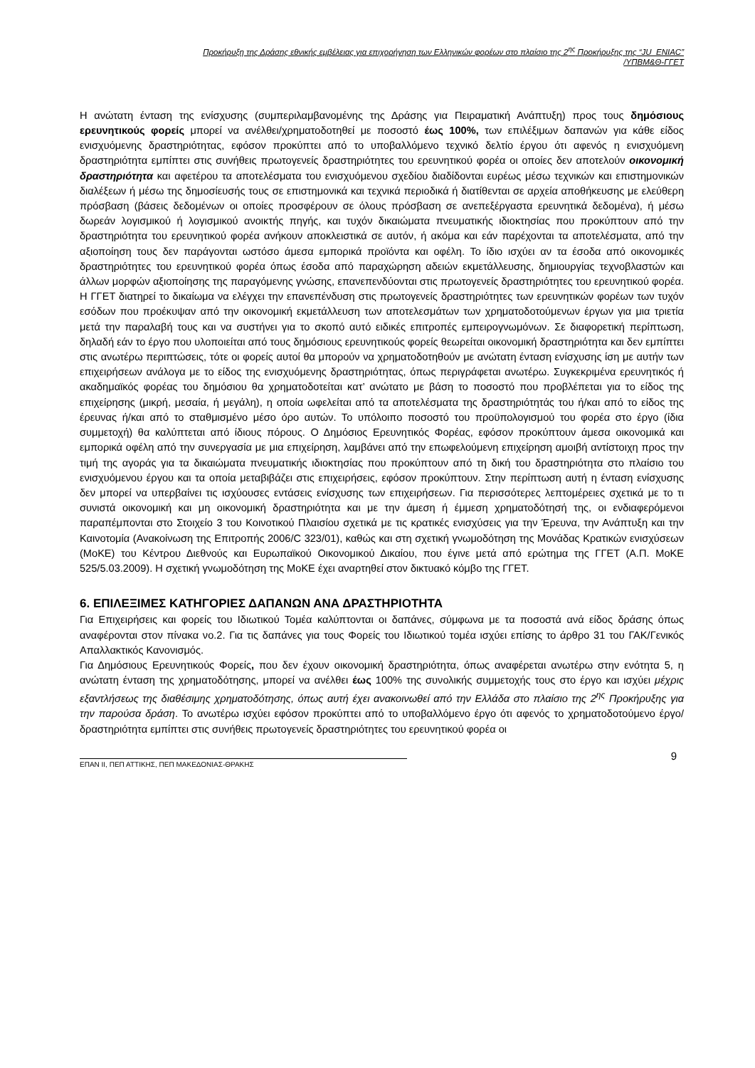Προκήρυξη της Δράσης εθνικής εμβέλειας για επιχορήγηση των Ελληνικών φορέων στο πλαίσιο της 2<sup>ης</sup> Προκήρυξης της “JU_ENIAC”
/ΥΠΒΜ&Θ-ΓΓΕΤ
Η ανώτατη ένταση της ενίσχυσης (συμπεριλαμβανομένης της Δράσης για Πειραματική Ανάπτυξη) προς τους δημόσιους ερευνητικούς φορείς μπορεί να ανέλθει/χρηματοδοτηθεί με ποσοστό έως 100%, των επιλέξιμων δαπανών για κάθε είδος ενισχυόμενης δραστηριότητας, εφόσον προκύπτει από το υποβαλλόμενο τεχνικό δελτίο έργου ότι αφενός η ενισχυόμενη δραστηριότητα εμπίπτει στις συνήθεις πρωτογενείς δραστηριότητες του ερευνητικού φορέα οι οποίες δεν αποτελούν οικονομική δραστηριότητα και αφετέρου τα αποτελέσματα του ενισχυόμενου σχεδίου διαδίδονται ευρέως μέσω τεχνικών και επιστημονικών διαλέξεων ή μέσω της δημοσίευσής τους σε επιστημονικά και τεχνικά περιοδικά ή διατίθενται σε αρχεία αποθήκευσης με ελεύθερη πρόσβαση (βάσεις δεδομένων οι οποίες προσφέρουν σε όλους πρόσβαση σε ανεπεξέργαστα ερευνητικά δεδομένα), ή μέσω δωρεάν λογισμικού ή λογισμικού ανοικτής πηγής, και τυχόν δικαιώματα πνευματικής ιδιοκτησίας που προκύπτουν από την δραστηριότητα του ερευνητικού φορέα ανήκουν αποκλειστικά σε αυτόν, ή ακόμα και εάν παρέχονται τα αποτελέσματα, από την αξιοποίηση τους δεν παράγονται ωστόσο άμεσα εμπορικά προϊόντα και οφέλη. Το ίδιο ισχύει αν τα έσοδα από οικονομικές δραστηριότητες του ερευνητικού φορέα όπως έσοδα από παραχώρηση αδειών εκμετάλλευσης, δημιουργίας τεχνοβλαστών και άλλων μορφών αξιοποίησης της παραγόμενης γνώσης, επανεπενδύονται στις πρωτογενείς δραστηριότητες του ερευνητικού φορέα. Η ΓΓΕΤ διατηρεί το δικαίωμα να ελέγχει την επανεπένδυση στις πρωτογενείς δραστηριότητες των ερευνητικών φορέων των τυχόν εσόδων που προέκυψαν από την οικονομική εκμετάλλευση των αποτελεσμάτων των χρηματοδοτούμενων έργων για μια τριετία μετά την παραλαβή τους και να συστήνει για το σκοπό αυτό ειδικές επιτροπές εμπειρογνωμόνων. Σε διαφορετική περίπτωση, δηλαδή εάν το έργο που υλοποιείται από τους δημόσιους ερευνητικούς φορείς θεωρείται οικονομική δραστηριότητα και δεν εμπίπτει στις ανωτέρω περιπτώσεις, τότε οι φορείς αυτοί θα μπορούν να χρηματοδοτηθούν με ανώτατη ένταση ενίσχυσης ίση με αυτήν των επιχειρήσεων ανάλογα με το είδος της ενισχυόμενης δραστηριότητας, όπως περιγράφεται ανωτέρω. Συγκεκριμένα ερευνητικός ή ακαδημαϊκός φορέας του δημόσιου θα χρηματοδοτείται κατ’ ανώτατο με βάση το ποσοστό που προβλέπεται για το είδος της επιχείρησης (μικρή, μεσαία, ή μεγάλη), η οποία ωφελείται από τα αποτελέσματα της δραστηριότητάς του ή/και από το είδος της έρευνας ή/και από το σταθμισμένο μέσο όρο αυτών. Το υπόλοιπο ποσοστό του προϋπολογισμού του φορέα στο έργο (ίδια συμμετοχή) θα καλύπτεται από ίδιους πόρους. Ο Δημόσιος Ερευνητικός Φορέας, εφόσον προκύπτουν άμεσα οικονομικά και εμπορικά οφέλη από την συνεργασία με μια επιχείρηση, λαμβάνει από την επωφελούμενη επιχείρηση αμοιβή αντίστοιχη προς την τιμή της αγοράς για τα δικαιώματα πνευματικής ιδιοκτησίας που προκύπτουν από τη δική του δραστηριότητα στο πλαίσιο του ενισχυόμενου έργου και τα οποία μεταβιβάζει στις επιχειρήσεις, εφόσον προκύπτουν. Στην περίπτωση αυτή η ένταση ενίσχυσης δεν μπορεί να υπερβαίνει τις ισχύουσες εντάσεις ενίσχυσης των επιχειρήσεων. Για περισσότερες λεπτομέρειες σχετικά με το τι συνιστά οικονομική και μη οικονομική δραστηριότητα και με την άμεση ή έμμεση χρηματοδότησή της, οι ενδιαφερόμενοι παραπέμπονται στο Στοιχείο 3 του Κοινοτικού Πλαισίου σχετικά με τις κρατικές ενισχύσεις για την Έρευνα, την Ανάπτυξη και την Καινοτομία (Ανακοίνωση της Επιτροπής 2006/C 323/01), καθώς και στη σχετική γνωμοδότηση της Μονάδας Κρατικών ενισχύσεων (ΜοΚΕ) του Κέντρου Διεθνούς και Ευρωπαϊκού Οικονομικού Δικαίου, που έγινε μετά από ερώτημα της ΓΓΕΤ (Α.Π. ΜοΚΕ 525/5.03.2009). Η σχετική γνωμοδότηση της ΜοΚΕ έχει αναρτηθεί στον δικτυακό κόμβο της ΓΓΕΤ.
6. ΕΠΙΛΕΞΙΜΕΣ ΚΑΤΗΓΟΡΙΕΣ ΔΑΠΑΝΩΝ ΑΝΑ ΔΡΑΣΤΗΡΙΟΤΗΤΑ
Για Επιχειρήσεις και φορείς του Ιδιωτικού Τομέα καλύπτονται οι δαπάνες, σύμφωνα με τα ποσοστά ανά είδος δράσης όπως αναφέρονται στον πίνακα νο.2. Για τις δαπάνες για τους Φορείς του Ιδιωτικού τομέα ισχύει επίσης το άρθρο 31 του ΓΑΚ/Γενικός Απαλλακτικός Κανονισμός.
Για Δημόσιους Ερευνητικούς Φορείς, που δεν έχουν οικονομική δραστηριότητα, όπως αναφέρεται ανωτέρω στην ενότητα 5, η ανώτατη ένταση της χρηματοδότησης, μπορεί να ανέλθει έως 100% της συνολικής συμμετοχής τους στο έργο και ισχύει μέχρις εξαντλήσεως της διαθέσιμης χρηματοδότησης, όπως αυτή έχει ανακοινωθεί από την Ελλάδα στο πλαίσιο της 2<sup>ης</sup> Προκήρυξης για την παρούσα δράση. Το ανωτέρω ισχύει εφόσον προκύπτει από το υποβαλλόμενο έργο ότι αφενός το χρηματοδοτούμενο έργο/ δραστηριότητα εμπίπτει στις συνήθεις πρωτογενείς δραστηριότητες του ερευνητικού φορέα οι
ΕΠΑΝ ΙΙ, ΠΕΠ ΑΤΤΙΚΗΣ, ΠΕΠ ΜΑΚΕΔΟΝΙΑΣ-ΘΡΑΚΗΣ
9